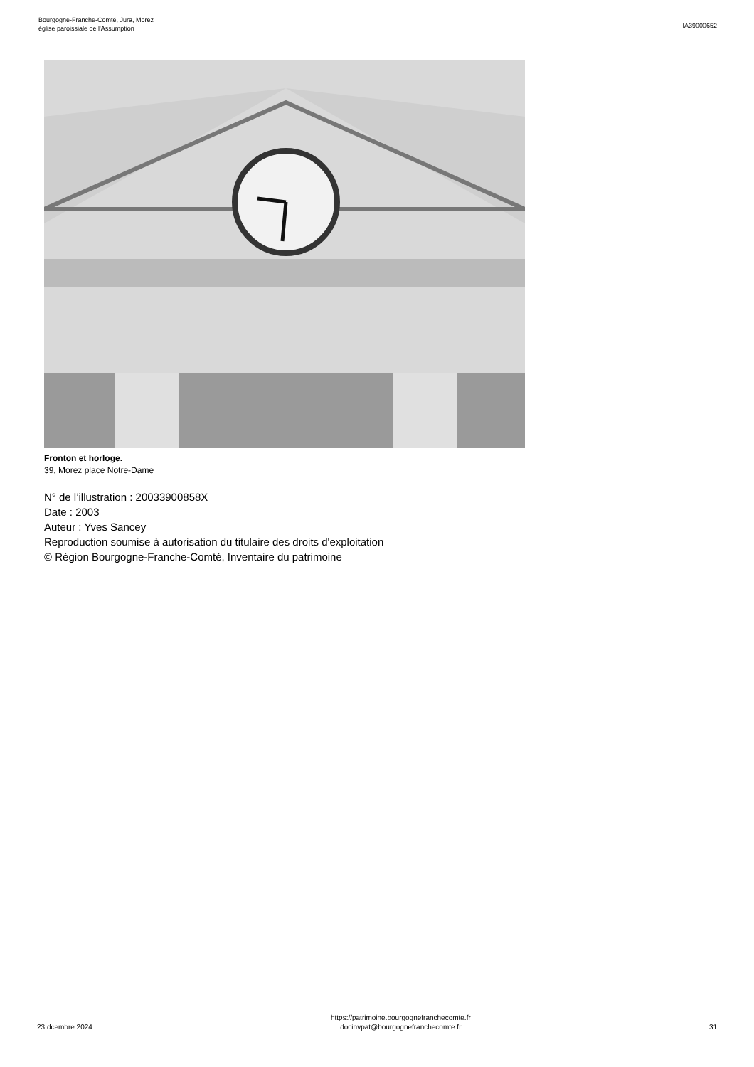Bourgogne-Franche-Comté, Jura, Morez
église paroissiale de l'Assumption
IA39000652
Fronton et horloge.
39, Morez place Notre-Dame
N° de l’illustration : 20033900858X
Date : 2003
Auteur : Yves Sancey
Reproduction soumise à autorisation du titulaire des droits d'exploitation
© Région Bourgogne-Franche-Comté, Inventaire du patrimoine
23 dcembre 2024
https://patrimoine.bourgognefranchecomte.fr
docinvpat@bourgognefranchecomte.fr
31